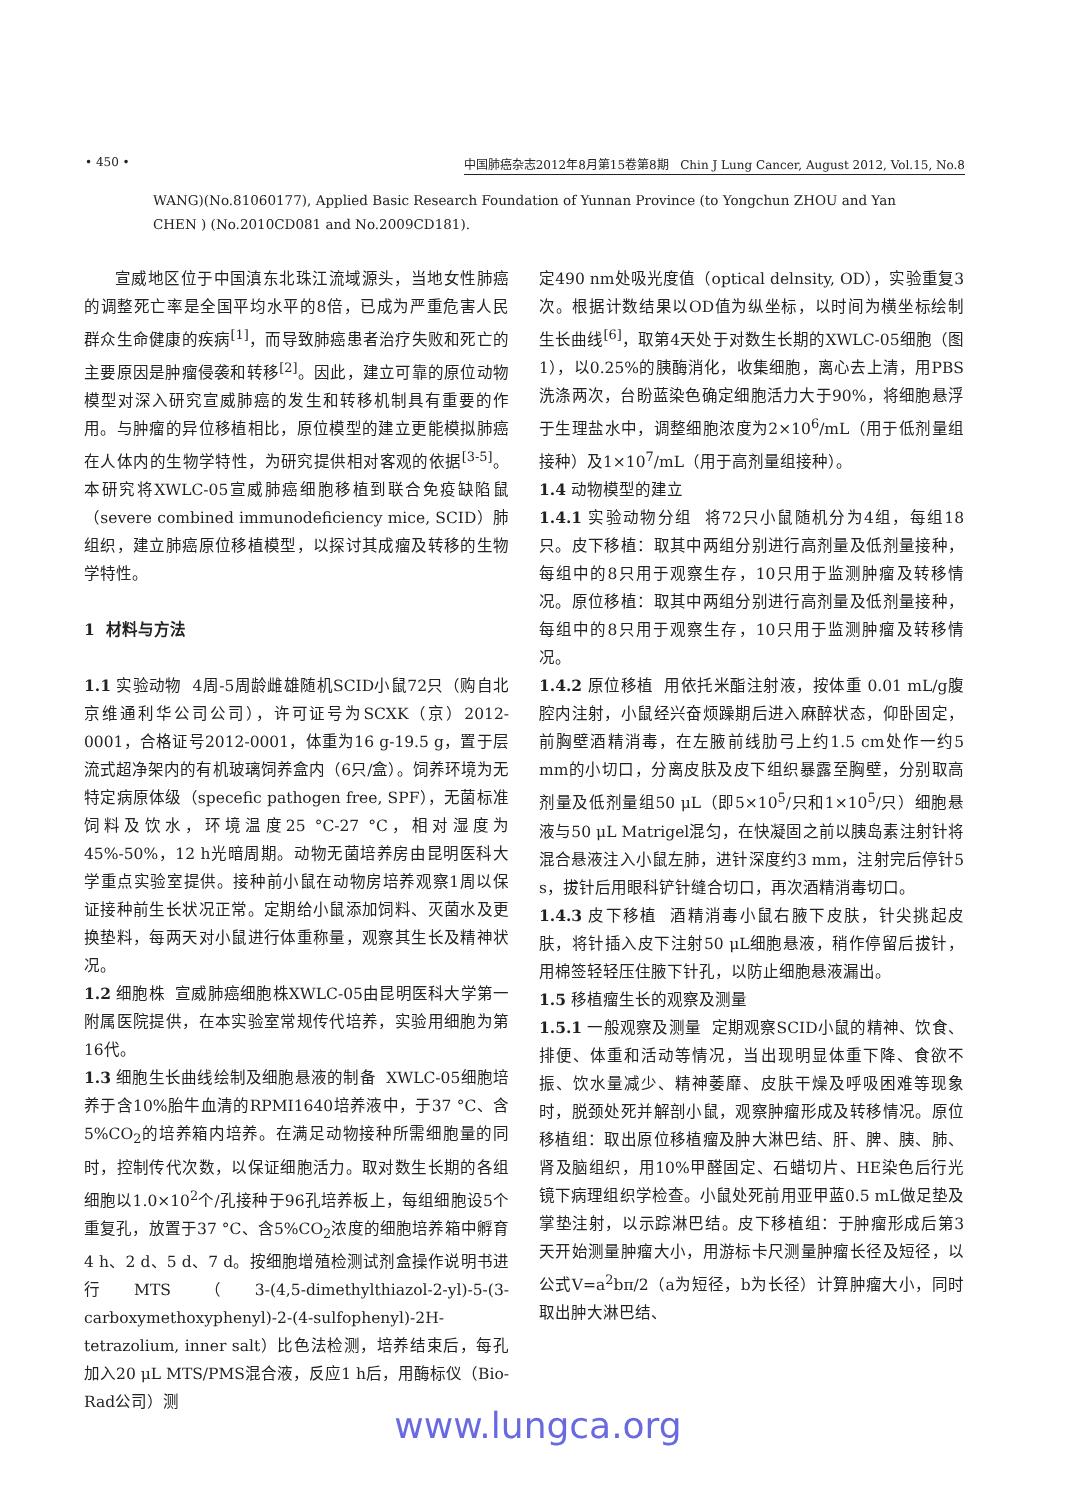• 450 • 中国肺癌杂志2012年8月第15卷第8期 Chin J Lung Cancer, August 2012, Vol.15, No.8
WANG)(No.81060177), Applied Basic Research Foundation of Yunnan Province (to Yongchun ZHOU and Yan CHEN ) (No.2010CD081 and No.2009CD181).
宣威地区位于中国滇东北珠江流域源头，当地女性肺癌的调整死亡率是全国平均水平的8倍，已成为严重危害人民群众生命健康的疾病<sup>[1]</sup>，而导致肺癌患者治疗失败和死亡的主要原因是肿瘤侵袭和转移<sup>[2]</sup>。因此，建立可靠的原位动物模型对深入研究宣威肺癌的发生和转移机制具有重要的作用。与肿瘤的异位移植相比，原位模型的建立更能模拟肺癌在人体内的生物学特性，为研究提供相对客观的依据<sup>[3-5]</sup>。本研究将XWLC-05宣威肺癌细胞移植到联合免疫缺陷鼠（severe combined immunodeficiency mice, SCID）肺组织，建立肺癌原位移植模型，以探讨其成瘤及转移的生物学特性。
1 材料与方法
1.1 实验动物 4周-5周龄雌雄随机SCID小鼠72只（购自北京维通利华公司公司），许可证号为SCXK（京）2012-0001，合格证号2012-0001，体重为16 g-19.5 g，置于层流式超净架内的有机玻璃饲养盒内（6只/盒）。饲养环境为无特定病原体级（specefic pathogen free, SPF），无菌标准饲料及饮水，环境温度25 °C-27 °C，相对湿度为45%-50%，12 h光暗周期。动物无菌培养房由昆明医科大学重点实验室提供。接种前小鼠在动物房培养观察1周以保证接种前生长状况正常。定期给小鼠添加饲料、灭菌水及更换垫料，每两天对小鼠进行体重称量，观察其生长及精神状况。
1.2 细胞株 宣威肺癌细胞株XWLC-05由昆明医科大学第一附属医院提供，在本实验室常规传代培养，实验用细胞为第16代。
1.3 细胞生长曲线绘制及细胞悬液的制备 XWLC-05细胞培养于含10%胎牛血清的RPMI1640培养液中，于37 °C、含5%CO<sub>2</sub>的培养箱内培养。在满足动物接种所需细胞量的同时，控制传代次数，以保证细胞活力。取对数生长期的各组细胞以1.0×10<sup>2</sup>个/孔接种于96孔培养板上，每组细胞设5个重复孔，放置于37 °C、含5%CO<sub>2</sub>浓度的细胞培养箱中孵育4 h、2 d、5 d、7 d。按细胞增殖检测试剂盒操作说明书进行MTS（3-(4,5-dimethylthiazol-2-yl)-5-(3-carboxymethoxyphenyl)-2-(4-sulfophenyl)-2H-tetrazolium, inner salt）比色法检测，培养结束后，每孔加入20 μL MTS/PMS混合液，反应1 h后，用酶标仪（Bio-Rad公司）测
定490 nm处吸光度值（optical delnsity, OD），实验重复3次。根据计数结果以OD值为纵坐标，以时间为横坐标绘制生长曲线<sup>[6]</sup>，取第4天处于对数生长期的XWLC-05细胞（图1），以0.25%的胰酶消化，收集细胞，离心去上清，用PBS洗涤两次，台盼蓝染色确定细胞活力大于90%，将细胞悬浮于生理盐水中，调整细胞浓度为2×10<sup>6</sup>/mL（用于低剂量组接种）及1×10<sup>7</sup>/mL（用于高剂量组接种）。
1.4 动物模型的建立
1.4.1 实验动物分组 将72只小鼠随机分为4组，每组18只。皮下移植：取其中两组分别进行高剂量及低剂量接种，每组中的8只用于观察生存，10只用于监测肿瘤及转移情况。原位移植：取其中两组分别进行高剂量及低剂量接种，每组中的8只用于观察生存，10只用于监测肿瘤及转移情况。
1.4.2 原位移植 用依托米酯注射液，按体重 0.01 mL/g腹腔内注射，小鼠经兴奋烦躁期后进入麻醉状态，仰卧固定，前胸壁酒精消毒，在左腋前线肋弓上约1.5 cm处作一约5 mm的小切口，分离皮肤及皮下组织暴露至胸壁，分别取高剂量及低剂量组50 μL（即5×10<sup>5</sup>/只和1×10<sup>5</sup>/只）细胞悬液与50 μL Matrigel混匀，在快凝固之前以胰岛素注射针将混合悬液注入小鼠左肺，进针深度约3 mm，注射完后停针5 s，拔针后用眼科铲针缝合切口，再次酒精消毒切口。
1.4.3 皮下移植 酒精消毒小鼠右腋下皮肤，针尖挑起皮肤，将针插入皮下注射50 μL细胞悬液，稍作停留后拔针，用棉签轻轻压住腋下针孔，以防止细胞悬液漏出。
1.5 移植瘤生长的观察及测量
1.5.1 一般观察及测量 定期观察SCID小鼠的精神、饮食、排便、体重和活动等情况，当出现明显体重下降、食欲不振、饮水量减少、精神萎靡、皮肤干燥及呼吸困难等现象时，脱颈处死并解剖小鼠，观察肿瘤形成及转移情况。原位移植组：取出原位移植瘤及肿大淋巴结、肝、脾、胰、肺、肾及脑组织，用10%甲醛固定、石蜡切片、HE染色后行光镜下病理组织学检查。小鼠处死前用亚甲蓝0.5 mL做足垫及掌垫注射，以示踪淋巴结。皮下移植组：于肿瘤形成后第3天开始测量肿瘤大小，用游标卡尺测量肿瘤长径及短径，以公式V=a<sup>2</sup>bπ/2（a为短径，b为长径）计算肿瘤大小，同时取出肿大淋巴结、
www.lungca.org